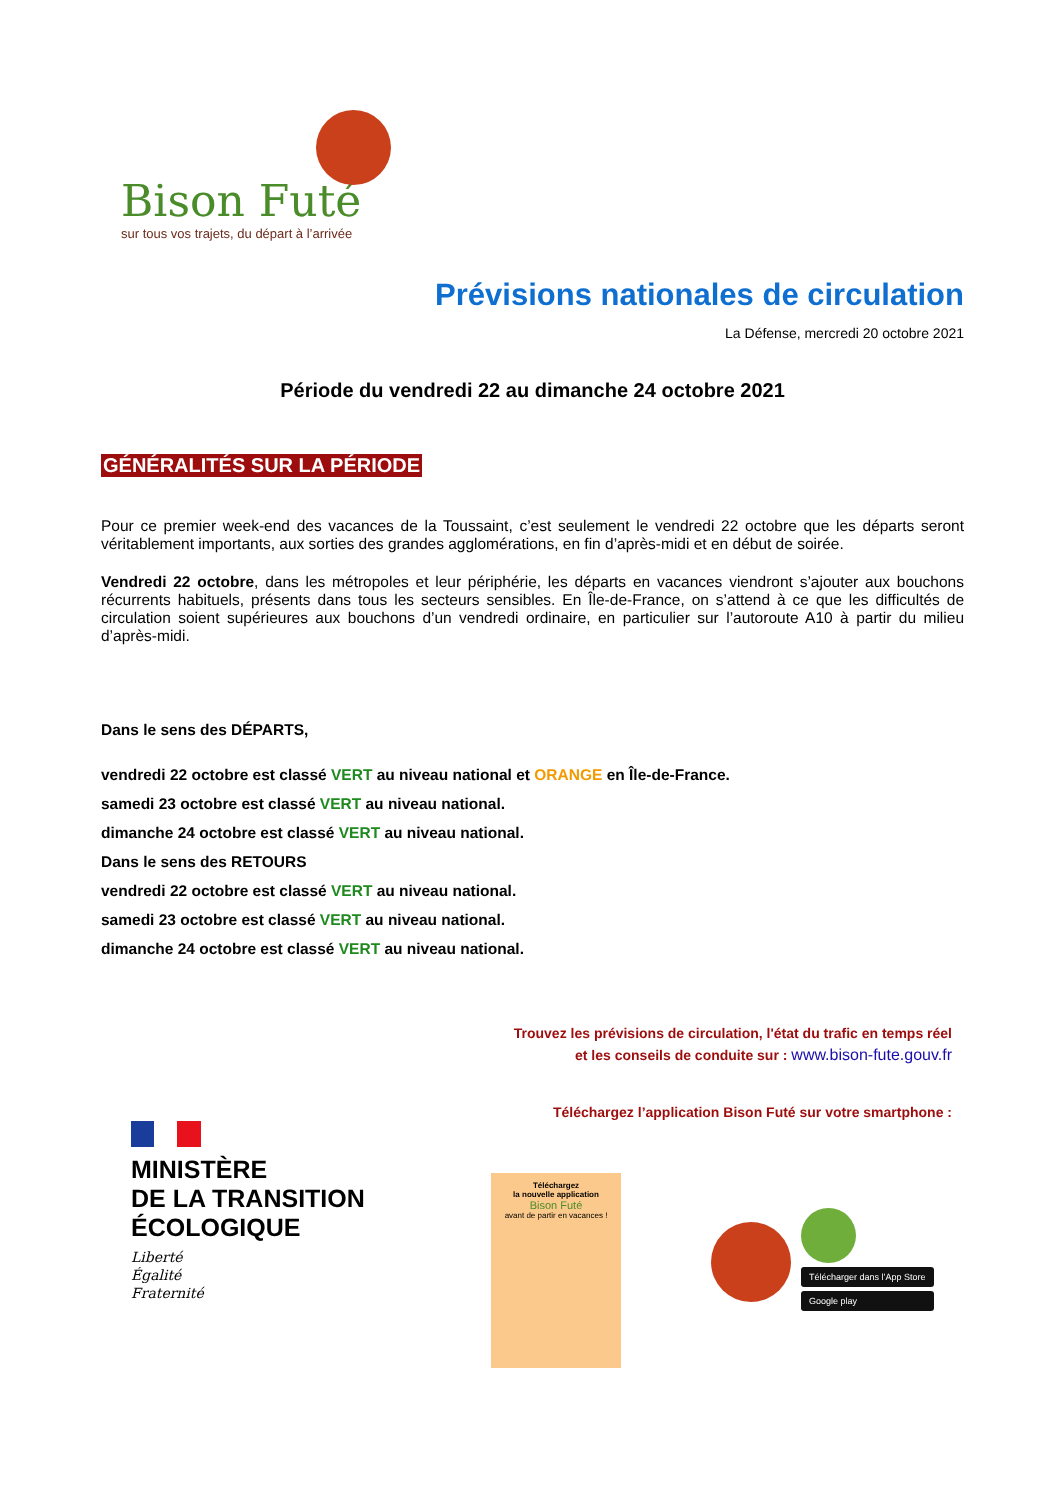Bison Futé
sur tous vos trajets, du départ à l’arrivée
Prévisions nationales de circulation
La Défense, mercredi 20 octobre 2021
Période du vendredi 22 au dimanche 24 octobre 2021
GÉNÉRALITÉS SUR LA PÉRIODE
Pour ce premier week-end des vacances de la Toussaint, c’est seulement le vendredi 22 octobre que les départs seront véritablement importants, aux sorties des grandes agglomérations, en fin d’après-midi et en début de soirée.
Vendredi 22 octobre, dans les métropoles et leur périphérie, les départs en vacances viendront s’ajouter aux bouchons récurrents habituels, présents dans tous les secteurs sensibles. En Île-de-France, on s’attend à ce que les difficultés de circulation soient supérieures aux bouchons d’un vendredi ordinaire, en particulier sur l’autoroute A10 à partir du milieu d’après-midi.
Dans le sens des DÉPARTS,
vendredi 22 octobre est classé VERT au niveau national et ORANGE en Île-de-France.
samedi 23 octobre est classé VERT au niveau national.
dimanche 24 octobre est classé VERT au niveau national.
Dans le sens des RETOURS
vendredi 22 octobre est classé VERT au niveau national.
samedi 23 octobre est classé VERT au niveau national.
dimanche 24 octobre est classé VERT au niveau national.
Trouvez les prévisions de circulation, l'état du trafic en temps réel
et les conseils de conduite sur : www.bison-fute.gouv.fr
Téléchargez l’application Bison Futé sur votre smartphone :
MINISTÈRE
DE LA TRANSITION
ÉCOLOGIQUE
Liberté
Égalité
Fraternité
Téléchargez
la nouvelle application
Bison Futé
avant de partir en vacances !
Télécharger dans l’App Store
Google play